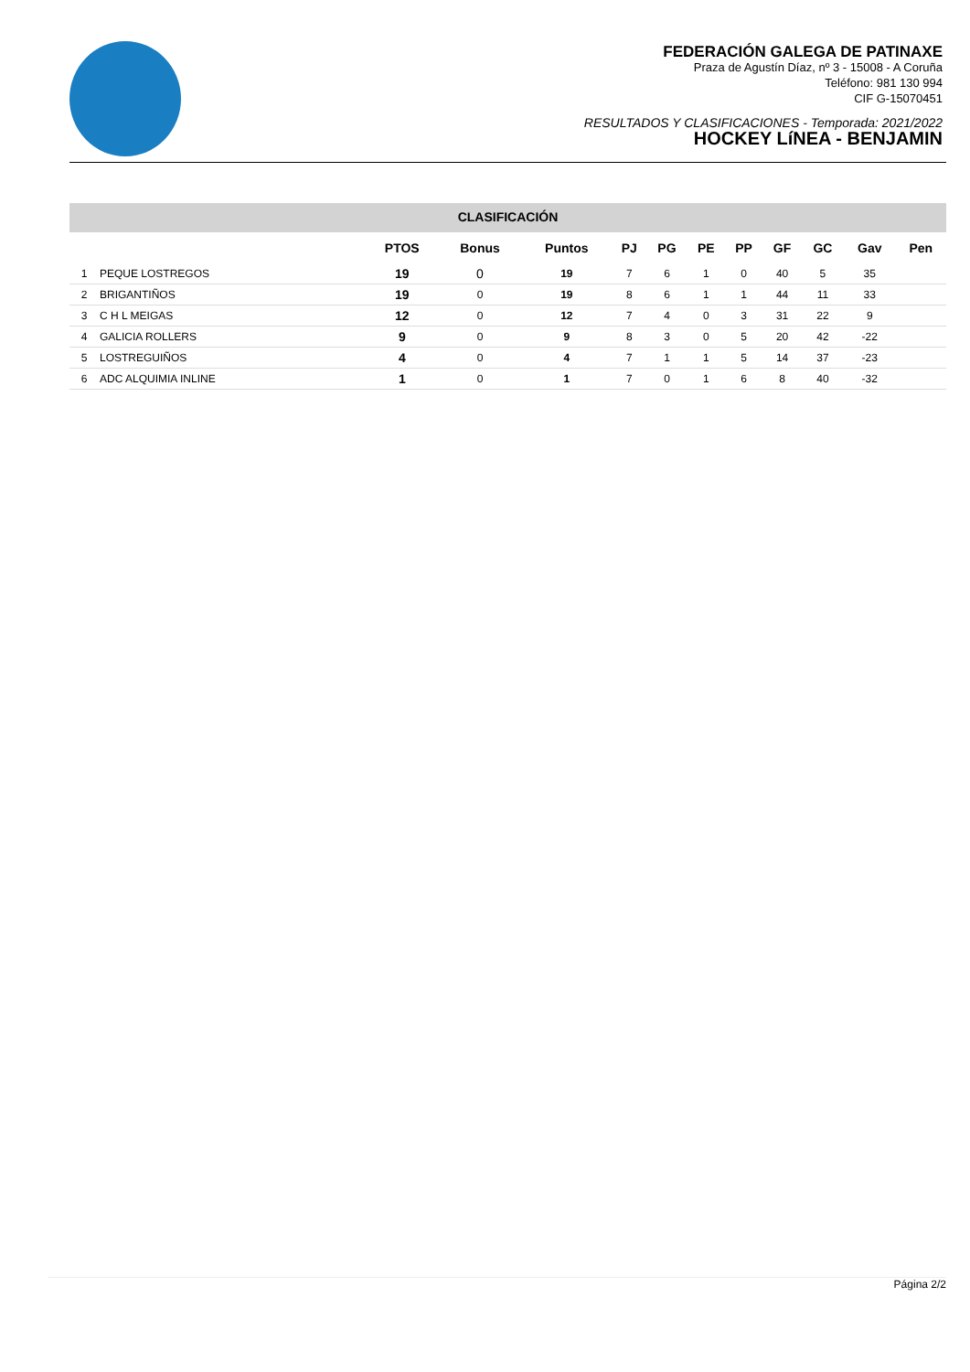FEDERACIÓN GALEGA DE PATINAXE
Praza de Agustín Díaz, nº 3 - 15008 - A Coruña
Teléfono: 981 130 994
CIF G-15070451
RESULTADOS Y CLASIFICACIONES - Temporada: 2021/2022
HOCKEY LíNEA - BENJAMIN
CLASIFICACIÓN
| | | PTOS | Bonus | Puntos | PJ | PG | PE | PP | GF | GC | Gav | Pen |
| --- | --- | --- | --- | --- | --- | --- | --- | --- | --- | --- | --- | --- |
| 1 | PEQUE LOSTREGOS | 19 | 0 | 19 | 7 | 6 | 1 | 0 | 40 | 5 | 35 | |
| 2 | BRIGANTIÑOS | 19 | 0 | 19 | 8 | 6 | 1 | 1 | 44 | 11 | 33 | |
| 3 | C H L MEIGAS | 12 | 0 | 12 | 7 | 4 | 0 | 3 | 31 | 22 | 9 | |
| 4 | GALICIA ROLLERS | 9 | 0 | 9 | 8 | 3 | 0 | 5 | 20 | 42 | -22 | |
| 5 | LOSTREGUIÑOS | 4 | 0 | 4 | 7 | 1 | 1 | 5 | 14 | 37 | -23 | |
| 6 | ADC ALQUIMIA INLINE | 1 | 0 | 1 | 7 | 0 | 1 | 6 | 8 | 40 | -32 | |
Página 2/2